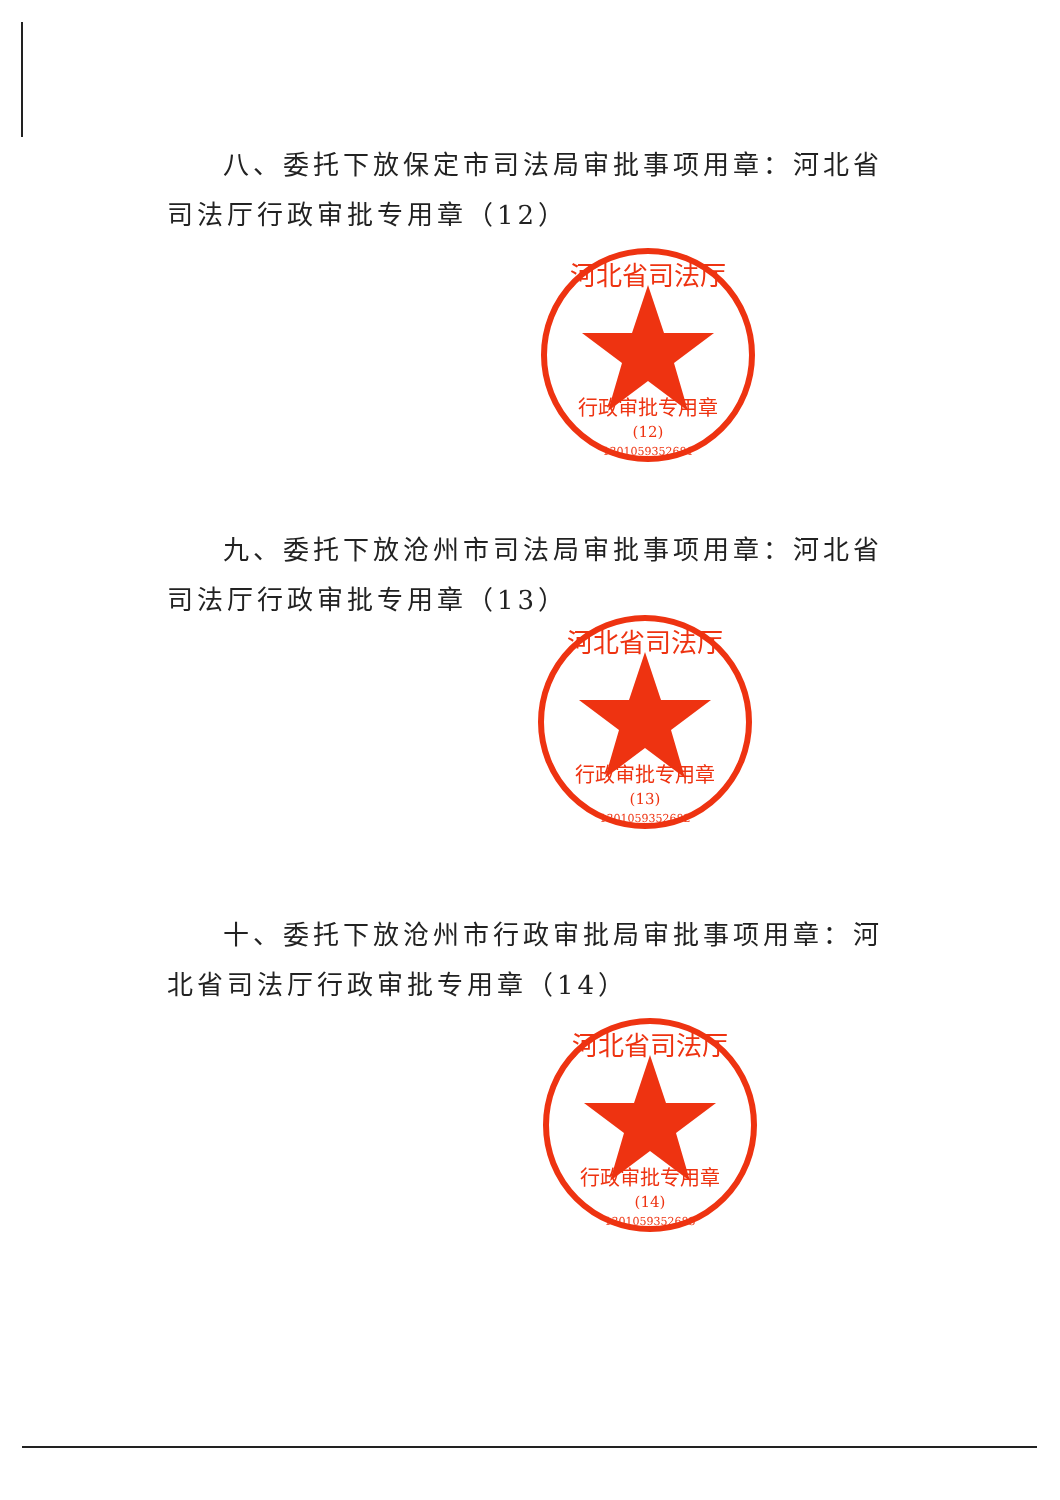八、委托下放保定市司法局审批事项用章：河北省司法厅行政审批专用章（12）
河北省司法厅
行政审批专用章
(12)
1301059352681
九、委托下放沧州市司法局审批事项用章：河北省司法厅行政审批专用章（13）
河北省司法厅
行政审批专用章
(13)
1301059352682
十、委托下放沧州市行政审批局审批事项用章：河北省司法厅行政审批专用章（14）
河北省司法厅
行政审批专用章
(14)
1301059352683